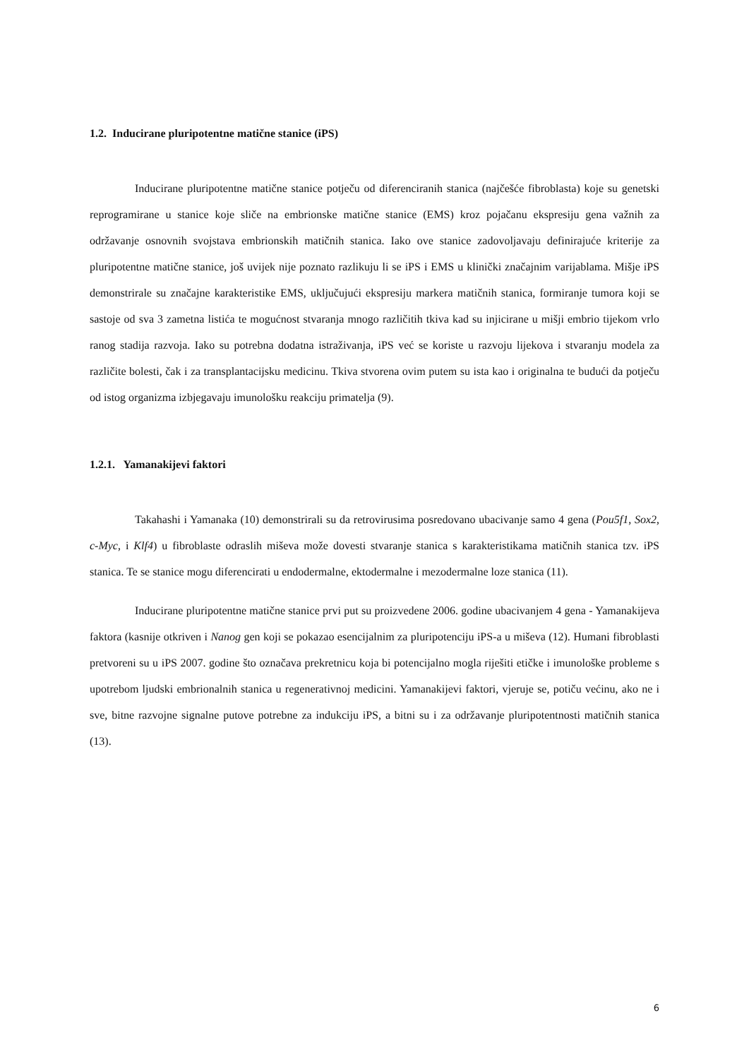1.2. Inducirane pluripotentne matične stanice (iPS)
Inducirane pluripotentne matične stanice potječu od diferenciranih stanica (najčešće fibroblasta) koje su genetski reprogramirane u stanice koje sliče na embrionske matične stanice (EMS) kroz pojačanu ekspresiju gena važnih za održavanje osnovnih svojstava embrionskih matičnih stanica. Iako ove stanice zadovoljavaju definirajuće kriterije za pluripotentne matične stanice, još uvijek nije poznato razlikuju li se iPS i EMS u klinički značajnim varijablama. Mišje iPS demonstrirale su značajne karakteristike EMS, uključujući ekspresiju markera matičnih stanica, formiranje tumora koji se sastoje od sva 3 zametna listića te mogućnost stvaranja mnogo različitih tkiva kad su injicirane u mišji embrio tijekom vrlo ranog stadija razvoja. Iako su potrebna dodatna istraživanja, iPS već se koriste u razvoju lijekova i stvaranju modela za različite bolesti, čak i za transplantacijsku medicinu. Tkiva stvorena ovim putem su ista kao i originalna te budući da potječu od istog organizma izbjegavaju imunološku reakciju primatelja (9).
1.2.1. Yamanakijevi faktori
Takahashi i Yamanaka (10) demonstrirali su da retrovirusima posredovano ubacivanje samo 4 gena (Pou5f1, Sox2, c-Myc, i Klf4) u fibroblaste odraslih miševa može dovesti stvaranje stanica s karakteristikama matičnih stanica tzv. iPS stanica. Te se stanice mogu diferencirati u endodermalne, ektodermalne i mezodermalne loze stanica (11).
Inducirane pluripotentne matične stanice prvi put su proizvedene 2006. godine ubacivanjem 4 gena - Yamanakijeva faktora (kasnije otkriven i Nanog gen koji se pokazao esencijalnim za pluripotenciju iPS-a u miševa (12). Humani fibroblasti pretvoreni su u iPS 2007. godine što označava prekretnicu koja bi potencijalno mogla riješiti etičke i imunološke probleme s upotrebom ljudski embrionalnih stanica u regenerativnoj medicini. Yamanakijevi faktori, vjeruje se, potiču većinu, ako ne i sve, bitne razvojne signalne putove potrebne za indukciju iPS, a bitni su i za održavanje pluripotentnosti matičnih stanica (13).
6